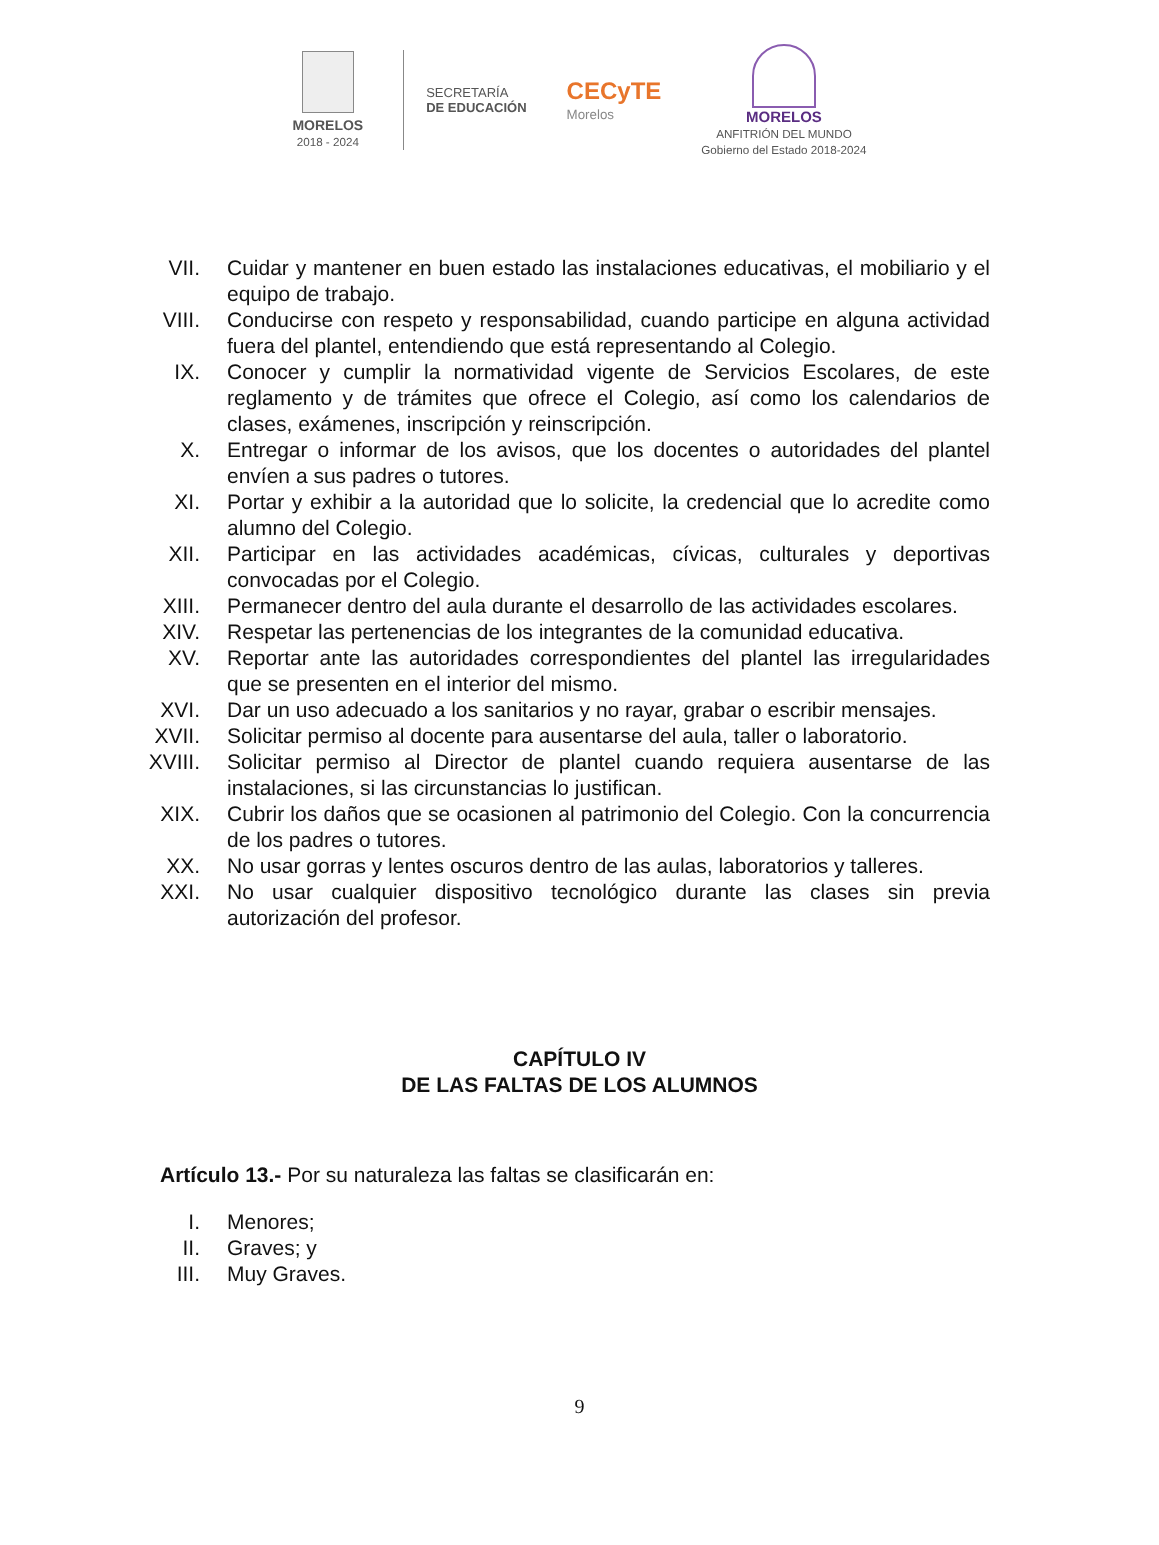MORELOS
2018 - 2024
SECRETARÍA
DE EDUCACIÓN
CECyTE
Morelos
MORELOS
ANFITRIÓN DEL MUNDO
Gobierno del Estado 2018-2024
VII. Cuidar y mantener en buen estado las instalaciones educativas, el mobiliario y el equipo de trabajo.
VIII.
Conducirse con respeto y responsabilidad, cuando participe en alguna actividad fuera del plantel, entendiendo que está representando al Colegio.
IX. Conocer y cumplir la normatividad vigente de Servicios Escolares, de este reglamento y de trámites que ofrece el Colegio, así como los calendarios de clases, exámenes, inscripción y reinscripción.
X. Entregar o informar de los avisos, que los docentes o autoridades del plantel envíen a sus padres o tutores.
XI. Portar y exhibir a la autoridad que lo solicite, la credencial que lo acredite como alumno del Colegio.
XII. Participar en las actividades académicas, cívicas, culturales y deportivas convocadas por el Colegio.
XIII.
Permanecer dentro del aula durante el desarrollo de las actividades escolares.
XIV. Respetar las pertenencias de los integrantes de la comunidad educativa.
XV. Reportar ante las autoridades correspondientes del plantel las irregularidades que se presenten en el interior del mismo.
XVI. Dar un uso adecuado a los sanitarios y no rayar, grabar o escribir mensajes.
XVII.
Solicitar permiso al docente para ausentarse del aula, taller o laboratorio.
XVIII.
Solicitar permiso al Director de plantel cuando requiera ausentarse de las instalaciones, si las circunstancias lo justifican.
XIX. Cubrir los daños que se ocasionen al patrimonio del Colegio. Con la concurrencia de los padres o tutores.
XX. No usar gorras y lentes oscuros dentro de las aulas, laboratorios y talleres.
XXI. No usar cualquier dispositivo tecnológico durante las clases sin previa autorización del profesor.
CAPÍTULO IV
DE LAS FALTAS DE LOS ALUMNOS
Artículo 13.- Por su naturaleza las faltas se clasificarán en:
I. Menores;
II. Graves; y
III. Muy Graves.
9